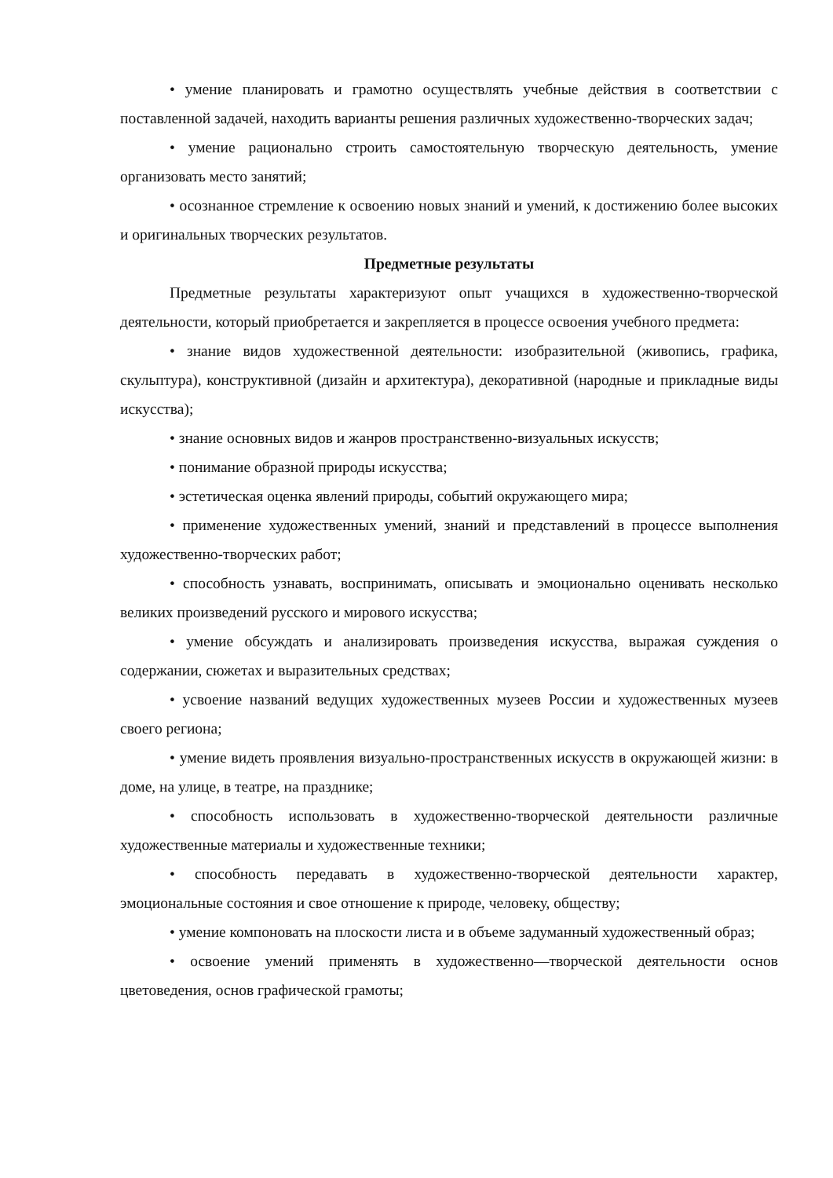• умение планировать и грамотно осуществлять учебные действия в соответствии с поставленной задачей, находить варианты решения различных художественно-творческих задач;
• умение рационально строить самостоятельную творческую деятельность, умение организовать место занятий;
• осознанное стремление к освоению новых знаний и умений, к достижению более высоких и оригинальных творческих результатов.
Предметные результаты
Предметные результаты характеризуют опыт учащихся в художественно-творческой деятельности, который приобретается и закрепляется в процессе освоения учебного предмета:
• знание видов художественной деятельности: изобразительной (живопись, графика, скульптура), конструктивной (дизайн и архитектура), декоративной (народные и прикладные виды искусства);
• знание основных видов и жанров пространственно-визуальных искусств;
• понимание образной природы искусства;
• эстетическая оценка явлений природы, событий окружающего мира;
• применение художественных умений, знаний и представлений в процессе выполнения художественно-творческих работ;
• способность узнавать, воспринимать, описывать и эмоционально оценивать несколько великих произведений русского и мирового искусства;
• умение обсуждать и анализировать произведения искусства, выражая суждения о содержании, сюжетах и выразительных средствах;
• усвоение названий ведущих художественных музеев России и художественных музеев своего региона;
• умение видеть проявления визуально-пространственных искусств в окружающей жизни: в доме, на улице, в театре, на празднике;
• способность использовать в художественно-творческой деятельности различные художественные материалы и художественные техники;
• способность передавать в художественно-творческой деятельности характер, эмоциональные состояния и свое отношение к природе, человеку, обществу;
• умение компоновать на плоскости листа и в объеме задуманный художественный образ;
• освоение умений применять в художественно—творческой деятельности основ цветоведения, основ графической грамоты;